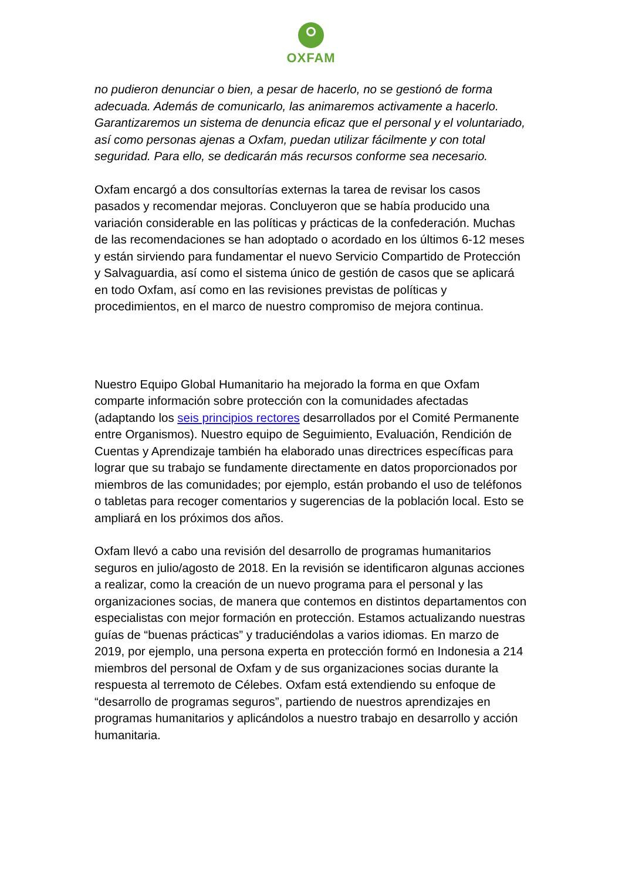OXFAM
no pudieron denunciar o bien, a pesar de hacerlo, no se gestionó de forma adecuada. Además de comunicarlo, las animaremos activamente a hacerlo. Garantizaremos un sistema de denuncia eficaz que el personal y el voluntariado, así como personas ajenas a Oxfam, puedan utilizar fácilmente y con total seguridad. Para ello, se dedicarán más recursos conforme sea necesario.
Oxfam encargó a dos consultorías externas la tarea de revisar los casos pasados y recomendar mejoras. Concluyeron que se había producido una variación considerable en las políticas y prácticas de la confederación. Muchas de las recomendaciones se han adoptado o acordado en los últimos 6-12 meses y están sirviendo para fundamentar el nuevo Servicio Compartido de Protección y Salvaguardia, así como el sistema único de gestión de casos que se aplicará en todo Oxfam, así como en las revisiones previstas de políticas y procedimientos, en el marco de nuestro compromiso de mejora continua.
Nuestro Equipo Global Humanitario ha mejorado la forma en que Oxfam comparte información sobre protección con la comunidades afectadas (adaptando los seis principios rectores desarrollados por el Comité Permanente entre Organismos). Nuestro equipo de Seguimiento, Evaluación, Rendición de Cuentas y Aprendizaje también ha elaborado unas directrices específicas para lograr que su trabajo se fundamente directamente en datos proporcionados por miembros de las comunidades; por ejemplo, están probando el uso de teléfonos o tabletas para recoger comentarios y sugerencias de la población local. Esto se ampliará en los próximos dos años.
Oxfam llevó a cabo una revisión del desarrollo de programas humanitarios seguros en julio/agosto de 2018. En la revisión se identificaron algunas acciones a realizar, como la creación de un nuevo programa para el personal y las organizaciones socias, de manera que contemos en distintos departamentos con especialistas con mejor formación en protección. Estamos actualizando nuestras guías de “buenas prácticas” y traduciéndolas a varios idiomas. En marzo de 2019, por ejemplo, una persona experta en protección formó en Indonesia a 214 miembros del personal de Oxfam y de sus organizaciones socias durante la respuesta al terremoto de Célebes. Oxfam está extendiendo su enfoque de “desarrollo de programas seguros”, partiendo de nuestros aprendizajes en programas humanitarios y aplicándolos a nuestro trabajo en desarrollo y acción humanitaria.